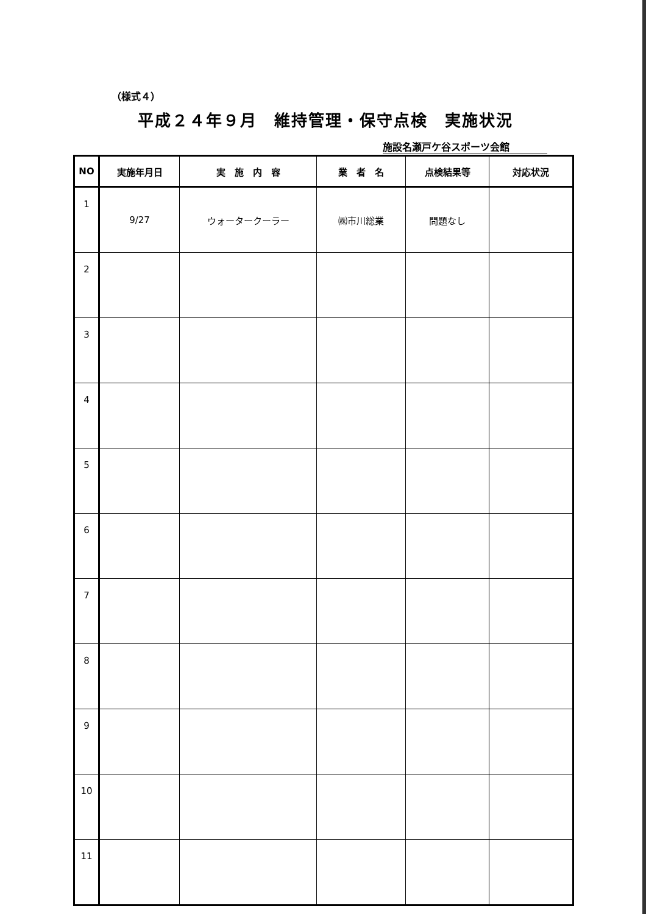（様式４）
平成２４年９月　維持管理・保守点検　実施状況
施設名瀬戸ケ谷スポーツ会館
| NO | 実施年月日 | 実 施 内 容 | 業 者 名 | 点検結果等 | 対応状況 |
| --- | --- | --- | --- | --- | --- |
| 1 | 9/27 | ウォータークーラー | ㈱市川総業 | 問題なし | |
| 2 | | | | | |
| 3 | | | | | |
| 4 | | | | | |
| 5 | | | | | |
| 6 | | | | | |
| 7 | | | | | |
| 8 | | | | | |
| 9 | | | | | |
| 10 | | | | | |
| 11 | | | | | |